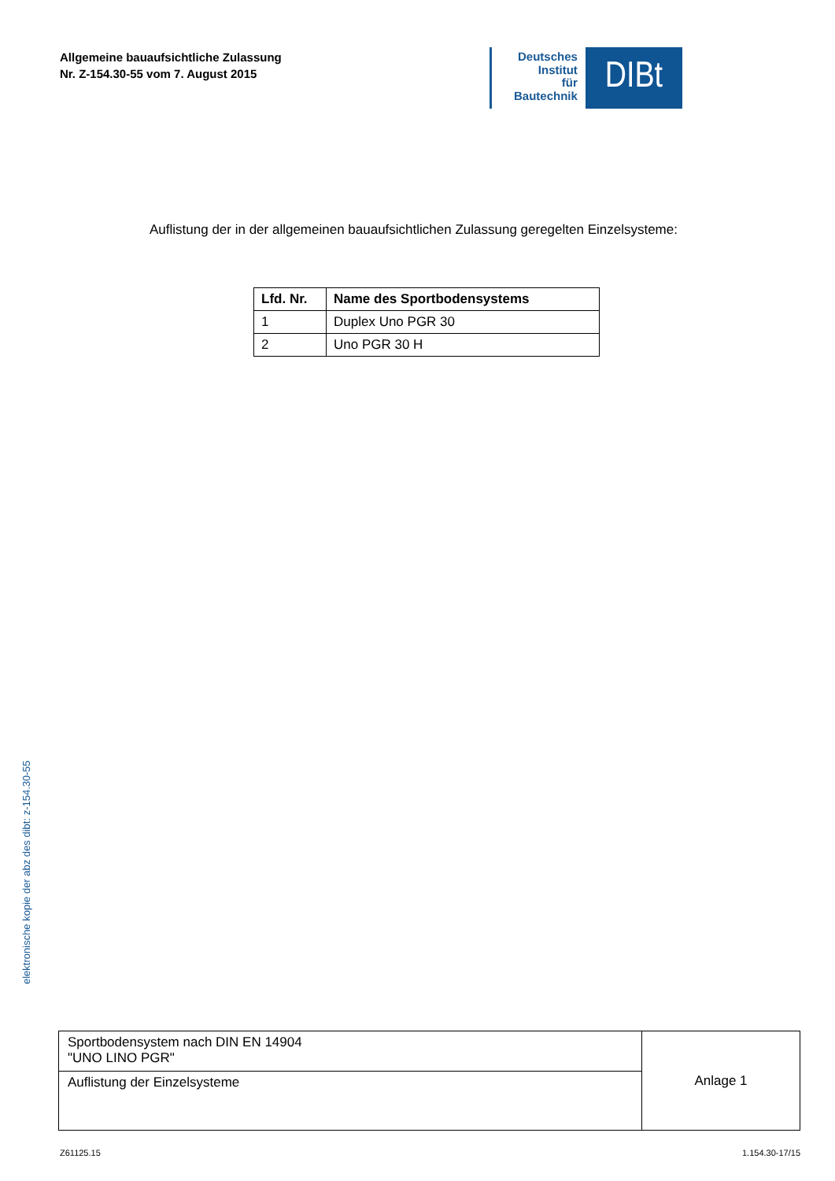Allgemeine bauaufsichtliche Zulassung
Nr. Z-154.30-55 vom 7. August 2015
Deutsches
Institut
für
Bautechnik
DIBt
Auflistung der in der allgemeinen bauaufsichtlichen Zulassung geregelten Einzelsysteme:
| Lfd. Nr. | Name des Sportbodensystems |
| --- | --- |
| 1 | Duplex Uno PGR 30 |
| 2 | Uno PGR 30 H |
elektronische kopie der abz des dibt: z-154.30-55
| Sportbodensystem nach DIN EN 14904 "UNO LINO PGR" | Anlage 1 |
| Auflistung der Einzelsysteme | |
Z61125.15 1.154.30-17/15